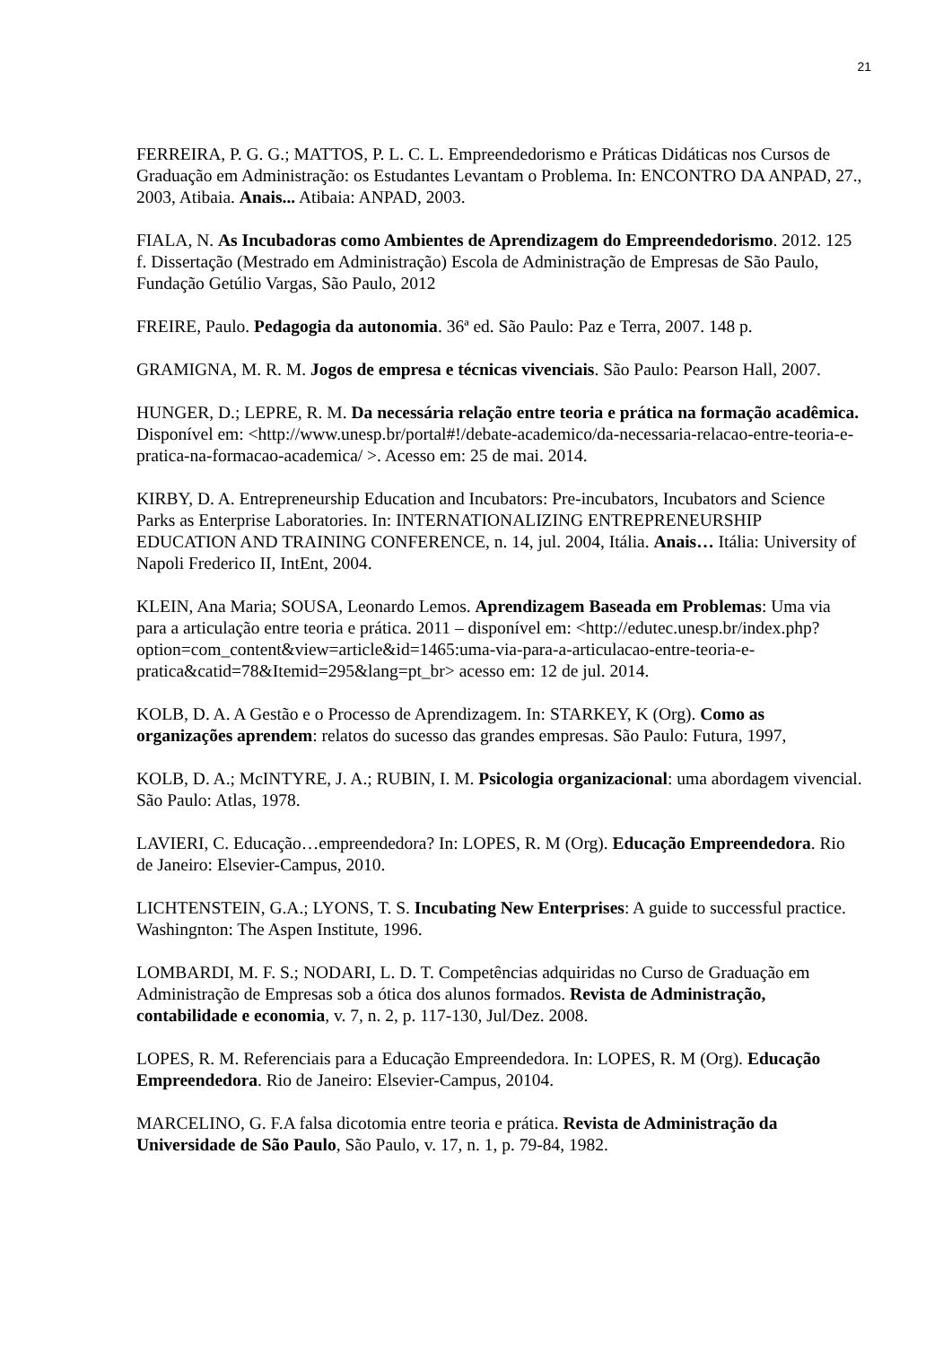21
FERREIRA, P. G. G.; MATTOS, P. L. C. L. Empreendedorismo e Práticas Didáticas nos Cursos de Graduação em Administração: os Estudantes Levantam o Problema. In: ENCONTRO DA ANPAD, 27., 2003, Atibaia. Anais... Atibaia: ANPAD, 2003.
FIALA, N. As Incubadoras como Ambientes de Aprendizagem do Empreendedorismo. 2012. 125 f. Dissertação (Mestrado em Administração) Escola de Administração de Empresas de São Paulo, Fundação Getúlio Vargas, São Paulo, 2012
FREIRE, Paulo. Pedagogia da autonomia. 36ª ed. São Paulo: Paz e Terra, 2007. 148 p.
GRAMIGNA, M. R. M. Jogos de empresa e técnicas vivenciais. São Paulo: Pearson Hall, 2007.
HUNGER, D.; LEPRE, R. M. Da necessária relação entre teoria e prática na formação acadêmica. Disponível em: <http://www.unesp.br/portal#!/debate-academico/da-necessaria-relacao-entre-teoria-e-pratica-na-formacao-academica/ >. Acesso em: 25 de mai. 2014.
KIRBY, D. A. Entrepreneurship Education and Incubators: Pre-incubators, Incubators and Science Parks as Enterprise Laboratories. In: INTERNATIONALIZING ENTREPRENEURSHIP EDUCATION AND TRAINING CONFERENCE, n. 14, jul. 2004, Itália. Anais… Itália: University of Napoli Frederico II, IntEnt, 2004.
KLEIN, Ana Maria; SOUSA, Leonardo Lemos. Aprendizagem Baseada em Problemas: Uma via para a articulação entre teoria e prática. 2011 – disponível em: <http://edutec.unesp.br/index.php?option=com_content&view=article&id=1465:uma-via-para-a-articulacao-entre-teoria-e-pratica&catid=78&Itemid=295&lang=pt_br> acesso em: 12 de jul. 2014.
KOLB, D. A. A Gestão e o Processo de Aprendizagem. In: STARKEY, K (Org). Como as organizações aprendem: relatos do sucesso das grandes empresas. São Paulo: Futura, 1997,
KOLB, D. A.; McINTYRE, J. A.; RUBIN, I. M. Psicologia organizacional: uma abordagem vivencial. São Paulo: Atlas, 1978.
LAVIERI, C. Educação…empreendedora? In: LOPES, R. M (Org). Educação Empreendedora. Rio de Janeiro: Elsevier-Campus, 2010.
LICHTENSTEIN, G.A.; LYONS, T. S. Incubating New Enterprises: A guide to successful practice. Washingnton: The Aspen Institute, 1996.
LOMBARDI, M. F. S.; NODARI, L. D. T. Competências adquiridas no Curso de Graduação em Administração de Empresas sob a ótica dos alunos formados. Revista de Administração, contabilidade e economia, v. 7, n. 2, p. 117-130, Jul/Dez. 2008.
LOPES, R. M. Referenciais para a Educação Empreendedora. In: LOPES, R. M (Org). Educação Empreendedora. Rio de Janeiro: Elsevier-Campus, 20104.
MARCELINO, G. F.A falsa dicotomia entre teoria e prática. Revista de Administração da Universidade de São Paulo, São Paulo, v. 17, n. 1, p. 79-84, 1982.